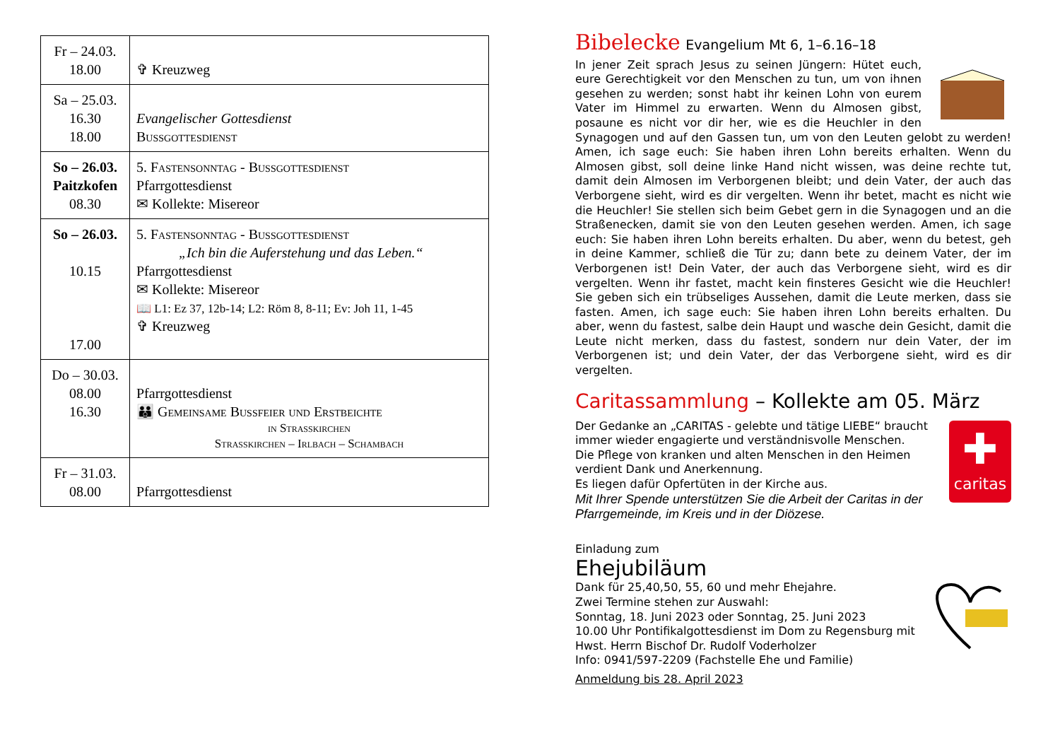| Fr – 24.03. 18.00 | ✞ Kreuzweg |
| Sa – 25.03. 16.30 18.00 | Evangelischer Gottesdienst Bußgottesdienst |
| So – 26.03. Paitzkofen 08.30 | 5. Fastensonntag - Bußgottesdienst Pfarrgottesdienst ✉ Kollekte: Misereor |
| So – 26.03. 10.15 17.00 | 5. Fastensonntag - Bußgottesdienst „Ich bin die Auferstehung und das Leben.“ Pfarrgottesdienst ✉ Kollekte: Misereor 📖 L1: Ez 37, 12b-14; L2: Röm 8, 8-11; Ev: Joh 11, 1-45 ✞ Kreuzweg |
| Do – 30.03. 08.00 16.30 | Pfarrgottesdienst 👪 Gemeinsame Bußfeier und Erstbeichte in Straßkirchen Straßkirchen – Irlbach – Schambach |
| Fr – 31.03. 08.00 | Pfarrgottesdienst |
Bibelecke Evangelium Mt 6, 1–6.16–18
In jener Zeit sprach Jesus zu seinen Jüngern: Hütet euch, eure Gerechtigkeit vor den Menschen zu tun, um von ihnen gesehen zu werden; sonst habt ihr keinen Lohn von eurem Vater im Himmel zu erwarten. Wenn du Almosen gibst, posaune es nicht vor dir her, wie es die Heuchler in den Synagogen und auf den Gassen tun, um von den Leuten gelobt zu werden! Amen, ich sage euch: Sie haben ihren Lohn bereits erhalten. Wenn du Almosen gibst, soll deine linke Hand nicht wissen, was deine rechte tut, damit dein Almosen im Verborgenen bleibt; und dein Vater, der auch das Verborgene sieht, wird es dir vergelten. Wenn ihr betet, macht es nicht wie die Heuchler! Sie stellen sich beim Gebet gern in die Synagogen und an die Straßenecken, damit sie von den Leuten gesehen werden. Amen, ich sage euch: Sie haben ihren Lohn bereits erhalten. Du aber, wenn du betest, geh in deine Kammer, schließ die Tür zu; dann bete zu deinem Vater, der im Verborgenen ist! Dein Vater, der auch das Verborgene sieht, wird es dir vergelten. Wenn ihr fastet, macht kein finsteres Gesicht wie die Heuchler! Sie geben sich ein trübseliges Aussehen, damit die Leute merken, dass sie fasten. Amen, ich sage euch: Sie haben ihren Lohn bereits erhalten. Du aber, wenn du fastest, salbe dein Haupt und wasche dein Gesicht, damit die Leute nicht merken, dass du fastest, sondern nur dein Vater, der im Verborgenen ist; und dein Vater, der das Verborgene sieht, wird es dir vergelten.
Caritassammlung – Kollekte am 05. März
✚
caritas
Der Gedanke an „CARITAS - gelebte und tätige LIEBE“ braucht immer wieder engagierte und verständnisvolle Menschen.
Die Pflege von kranken und alten Menschen in den Heimen verdient Dank und Anerkennung.
Es liegen dafür Opfertüten in der Kirche aus.
Mit Ihrer Spende unterstützen Sie die Arbeit der Caritas in der Pfarrgemeinde, im Kreis und in der Diözese.
Einladung zum
Ehejubiläum
Dank für 25,40,50, 55, 60 und mehr Ehejahre.
Zwei Termine stehen zur Auswahl:
Sonntag, 18. Juni 2023 oder Sonntag, 25. Juni 2023
10.00 Uhr Pontifikalgottesdienst im Dom zu Regensburg mit Hwst. Herrn Bischof Dr. Rudolf Voderholzer
Info: 0941/597-2209 (Fachstelle Ehe und Familie)
Anmeldung bis 28. April 2023